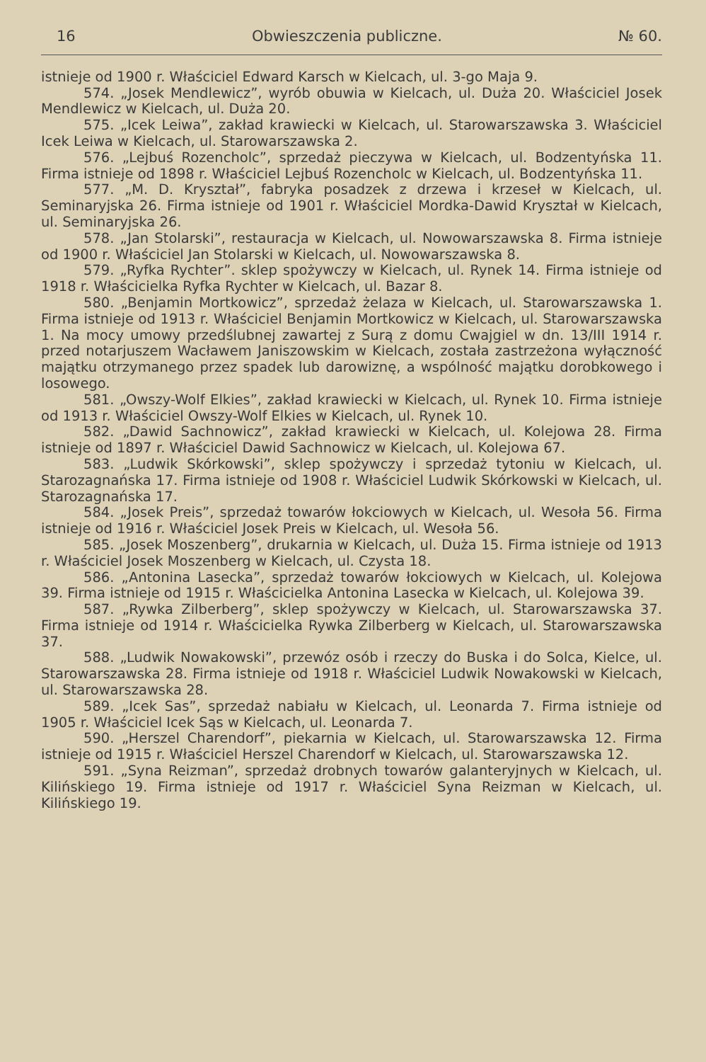16 Obwieszczenia publiczne. № 60.
istnieje od 1900 r. Właściciel Edward Karsch w Kielcach, ul. 3-go Maja 9.
574. „Josek Mendlewicz”, wyrób obuwia w Kielcach, ul. Duża 20. Właściciel Josek Mendlewicz w Kielcach, ul. Duża 20.
575. „Icek Leiwa”, zakład krawiecki w Kielcach, ul. Starowarszawska 3. Właściciel Icek Leiwa w Kielcach, ul. Starowarszawska 2.
576. „Lejbuś Rozencholc”, sprzedaż pieczywa w Kielcach, ul. Bodzentyńska 11. Firma istnieje od 1898 r. Właściciel Lejbuś Rozencholc w Kielcach, ul. Bodzentyńska 11.
577. „M. D. Kryształ”, fabryka posadzek z drzewa i krzeseł w Kielcach, ul. Seminaryjska 26. Firma istnieje od 1901 r. Właściciel Mordka-Dawid Kryształ w Kielcach, ul. Seminaryjska 26.
578. „Jan Stolarski”, restauracja w Kielcach, ul. Nowowarszawska 8. Firma istnieje od 1900 r. Właściciel Jan Stolarski w Kielcach, ul. Nowowarszawska 8.
579. „Ryfka Rychter”. sklep spożywczy w Kielcach, ul. Rynek 14. Firma istnieje od 1918 r. Właścicielka Ryfka Rychter w Kielcach, ul. Bazar 8.
580. „Benjamin Mortkowicz”, sprzedaż żelaza w Kielcach, ul. Starowarszawska 1. Firma istnieje od 1913 r. Właściciel Benjamin Mortkowicz w Kielcach, ul. Starowarszawska 1. Na mocy umowy przedślubnej zawartej z Surą z domu Cwajgiel w dn. 13/III 1914 r. przed notarjuszem Wacławem Janiszowskim w Kielcach, została zastrzeżona wyłączność majątku otrzymanego przez spadek lub darowiznę, a wspólność majątku dorobkowego i losowego.
581. „Owszy-Wolf Elkies”, zakład krawiecki w Kielcach, ul. Rynek 10. Firma istnieje od 1913 r. Właściciel Owszy-Wolf Elkies w Kielcach, ul. Rynek 10.
582. „Dawid Sachnowicz”, zakład krawiecki w Kielcach, ul. Kolejowa 28. Firma istnieje od 1897 r. Właściciel Dawid Sachnowicz w Kielcach, ul. Kolejowa 67.
583. „Ludwik Skórkowski”, sklep spożywczy i sprzedaż tytoniu w Kielcach, ul. Starozagnańska 17. Firma istnieje od 1908 r. Właściciel Ludwik Skórkowski w Kielcach, ul. Starozagnańska 17.
584. „Josek Preis”, sprzedaż towarów łokciowych w Kielcach, ul. Wesoła 56. Firma istnieje od 1916 r. Właściciel Josek Preis w Kielcach, ul. Wesoła 56.
585. „Josek Moszenberg”, drukarnia w Kielcach, ul. Duża 15. Firma istnieje od 1913 r. Właściciel Josek Moszenberg w Kielcach, ul. Czysta 18.
586. „Antonina Lasecka”, sprzedaż towarów łokciowych w Kielcach, ul. Kolejowa 39. Firma istnieje od 1915 r. Właścicielka Antonina Lasecka w Kielcach, ul. Kolejowa 39.
587. „Rywka Zilberberg”, sklep spożywczy w Kielcach, ul. Starowarszawska 37. Firma istnieje od 1914 r. Właścicielka Rywka Zilberberg w Kielcach, ul. Starowarszawska 37.
588. „Ludwik Nowakowski”, przewóz osób i rzeczy do Buska i do Solca, Kielce, ul. Starowarszawska 28. Firma istnieje od 1918 r. Właściciel Ludwik Nowakowski w Kielcach, ul. Starowarszawska 28.
589. „Icek Sas”, sprzedaż nabiału w Kielcach, ul. Leonarda 7. Firma istnieje od 1905 r. Właściciel Icek Sąs w Kielcach, ul. Leonarda 7.
590. „Herszel Charendorf”, piekarnia w Kielcach, ul. Starowarszawska 12. Firma istnieje od 1915 r. Właściciel Herszel Charendorf w Kielcach, ul. Starowarszawska 12.
591. „Syna Reizman”, sprzedaż drobnych towarów galanteryjnych w Kielcach, ul. Kilińskiego 19. Firma istnieje od 1917 r. Właściciel Syna Reizman w Kielcach, ul. Kilińskiego 19.